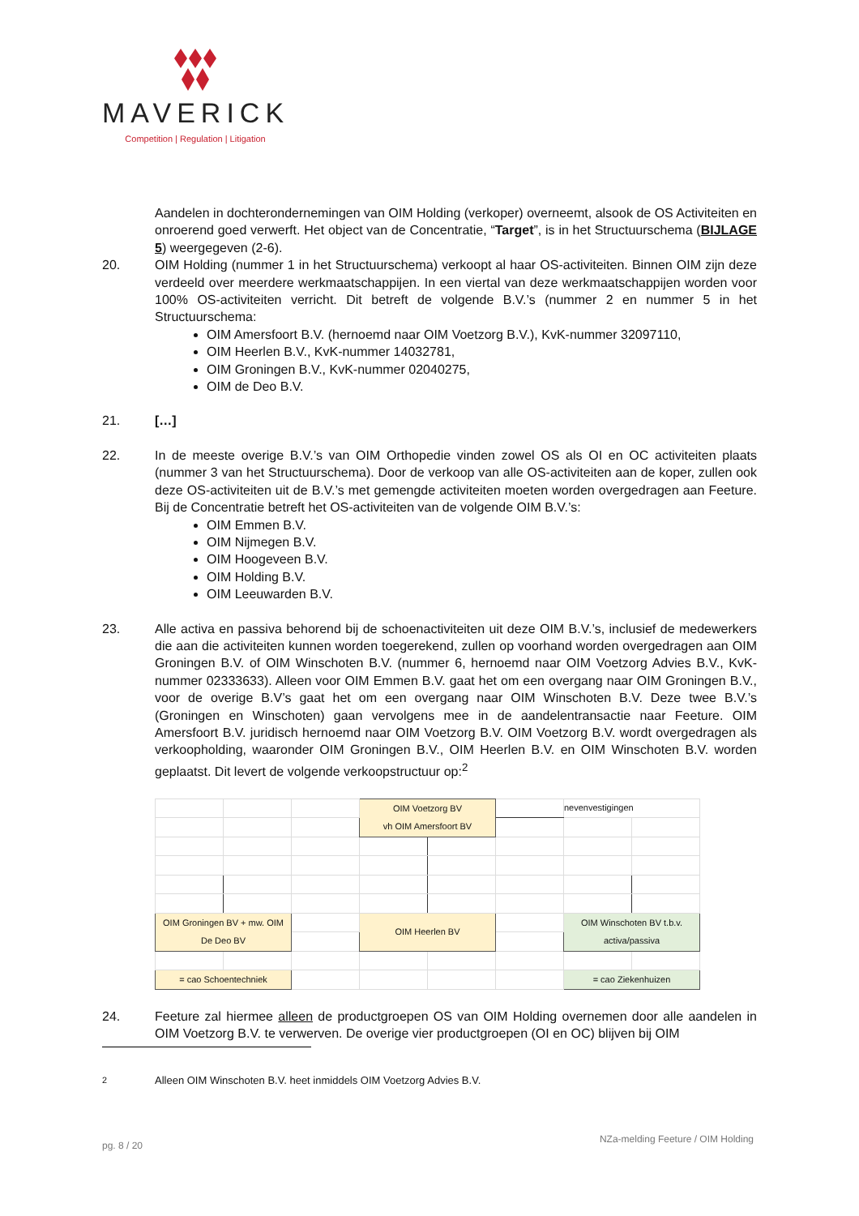MAVERICK
Competition | Regulation | Litigation
Aandelen in dochterondernemingen van OIM Holding (verkoper) overneemt, alsook de OS Activiteiten en onroerend goed verwerft. Het object van de Concentratie, “Target”, is in het Structuurschema (BIJLAGE 5) weergegeven (2-6).
20. OIM Holding (nummer 1 in het Structuurschema) verkoopt al haar OS-activiteiten. Binnen OIM zijn deze verdeeld over meerdere werkmaatschappijen. In een viertal van deze werkmaatschappijen worden voor 100% OS-activiteiten verricht. Dit betreft de volgende B.V.’s (nummer 2 en nummer 5 in het Structuurschema:
OIM Amersfoort B.V. (hernoemd naar OIM Voetzorg B.V.), KvK-nummer 32097110,
OIM Heerlen B.V., KvK-nummer 14032781,
OIM Groningen B.V., KvK-nummer 02040275,
OIM de Deo B.V.
21. […]
22. In de meeste overige B.V.’s van OIM Orthopedie vinden zowel OS als OI en OC activiteiten plaats (nummer 3 van het Structuurschema). Door de verkoop van alle OS-activiteiten aan de koper, zullen ook deze OS-activiteiten uit de B.V.’s met gemengde activiteiten moeten worden overgedragen aan Feeture. Bij de Concentratie betreft het OS-activiteiten van de volgende OIM B.V.’s:
OIM Emmen B.V.
OIM Nijmegen B.V.
OIM Hoogeveen B.V.
OIM Holding B.V.
OIM Leeuwarden B.V.
23. Alle activa en passiva behorend bij de schoenactiviteiten uit deze OIM B.V.’s, inclusief de medewerkers die aan die activiteiten kunnen worden toegerekend, zullen op voorhand worden overgedragen aan OIM Groningen B.V. of OIM Winschoten B.V. (nummer 6, hernoemd naar OIM Voetzorg Advies B.V., KvK-nummer 02333633). Alleen voor OIM Emmen B.V. gaat het om een overgang naar OIM Groningen B.V., voor de overige B.V’s gaat het om een overgang naar OIM Winschoten B.V. Deze twee B.V.’s (Groningen en Winschoten) gaan vervolgens mee in de aandelentransactie naar Feeture. OIM Amersfoort B.V. juridisch hernoemd naar OIM Voetzorg B.V. OIM Voetzorg B.V. wordt overgedragen als verkoopholding, waaronder OIM Groningen B.V., OIM Heerlen B.V. en OIM Winschoten B.V. worden geplaatst. Dit levert de volgende verkoopstructuur op:<sup>2</sup>
| | | | OIM Voetzorg BV vh OIM Amersfoort BV | | | nevenvestigingen | |
| OIM Groningen BV + mw. OIM De Deo BV | | | OIM Heerlen BV | | | OIM Winschoten BV t.b.v. activa/passiva | |
| = cao Schoentechniek | | | | | | = cao Ziekenhuizen | |
24. Feeture zal hiermee alleen de productgroepen OS van OIM Holding overnemen door alle aandelen in OIM Voetzorg B.V. te verwerven. De overige vier productgroepen (OI en OC) blijven bij OIM
<sup>2</sup> Alleen OIM Winschoten B.V. heet inmiddels OIM Voetzorg Advies B.V.
pg. 8 / 20 NZa-melding Feeture / OIM Holding